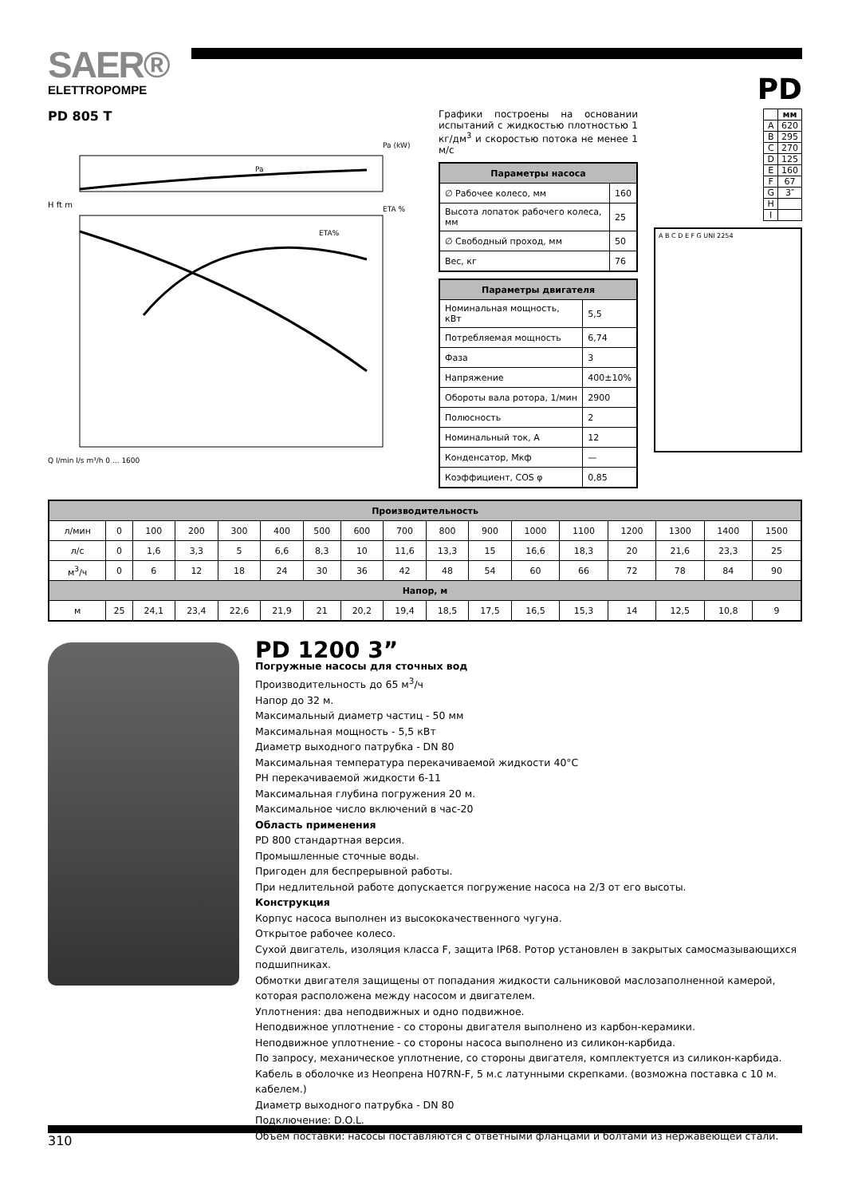SAER®
ELETTROPOMPE
PD
PD 805 T
Pa (kW)
Pa
ETA %
ETA%
H ft m
Q l/min l/s m³/h 0 ... 1600
Графики построены на основании испытаний с жидкостью плотностью 1 кг/дм<sup>3</sup> и скоростью потока не менее 1 м/с
| Параметры насоса | |
| --- | --- |
| ∅ Рабочее колесо, мм | 160 |
| Высота лопаток рабочего колеса, мм | 25 |
| ∅ Свободный проход, мм | 50 |
| Вес, кг | 76 |
| Параметры двигателя | |
| --- | --- |
| Номинальная мощность, кВт | 5,5 |
| Потребляемая мощность | 6,74 |
| Фаза | 3 |
| Напряжение | 400±10% |
| Обороты вала ротора, 1/мин | 2900 |
| Полюсность | 2 |
| Номинальный ток, А | 12 |
| Конденсатор, Мкф | — |
| Коэффициент, COS φ | 0,85 |
| | мм |
| --- | --- |
| A | 620 |
| B | 295 |
| C | 270 |
| D | 125 |
| E | 160 |
| F | 67 |
| G | 3″ |
| H | |
| I | |
A B C D E F G UNI 2254
| Производительность | | | | | | | | | | | | | | | | |
| --- | --- | --- | --- | --- | --- | --- | --- | --- | --- | --- | --- | --- | --- | --- | --- | --- |
| л/мин | 0 | 100 | 200 | 300 | 400 | 500 | 600 | 700 | 800 | 900 | 1000 | 1100 | 1200 | 1300 | 1400 | 1500 |
| л/с | 0 | 1,6 | 3,3 | 5 | 6,6 | 8,3 | 10 | 11,6 | 13,3 | 15 | 16,6 | 18,3 | 20 | 21,6 | 23,3 | 25 |
| м<sup>3</sup>/ч | 0 | 6 | 12 | 18 | 24 | 30 | 36 | 42 | 48 | 54 | 60 | 66 | 72 | 78 | 84 | 90 |
| Напор, м | | | | | | | | | | | | | | | | |
| м | 25 | 24,1 | 23,4 | 22,6 | 21,9 | 21 | 20,2 | 19,4 | 18,5 | 17,5 | 16,5 | 15,3 | 14 | 12,5 | 10,8 | 9 |
PD 1200 3”
Погружные насосы для сточных вод
Производительность до 65 м<sup>3</sup>/ч
Напор до 32 м.
Максимальный диаметр частиц - 50 мм
Максимальная мощность - 5,5 кВт
Диаметр выходного патрубка - DN 80
Максимальная температура перекачиваемой жидкости 40°C
PH перекачиваемой жидкости 6-11
Максимальная глубина погружения 20 м.
Максимальное число включений в час-20
Область применения
PD 800 стандартная версия.
Промышленные сточные воды.
Пригоден для беспрерывной работы.
При недлительной работе допускается погружение насоса на 2/3 от его высоты.
Конструкция
Корпус насоса выполнен из высококачественного чугуна.
Открытое рабочее колесо.
Сухой двигатель, изоляция класса F, защита IP68. Ротор установлен в закрытых самосмазывающихся подшипниках.
Обмотки двигателя защищены от попадания жидкости сальниковой маслозаполненной камерой, которая расположена между насосом и двигателем.
Уплотнения: два неподвижных и одно подвижное.
Неподвижное уплотнение - со стороны двигателя выполнено из карбон-керамики.
Неподвижное уплотнение - со стороны насоса выполнено из силикон-карбида.
По запросу, механическое уплотнение, со стороны двигателя, комплектуется из силикон-карбида.
Кабель в оболочке из Неопрена H07RN-F, 5 м.с латунными скрепками. (возможна поставка с 10 м. кабелем.)
Диаметр выходного патрубка - DN 80
Подключение: D.O.L.
Объем поставки: насосы поставляются с ответными фланцами и болтами из нержавеющей стали.
310